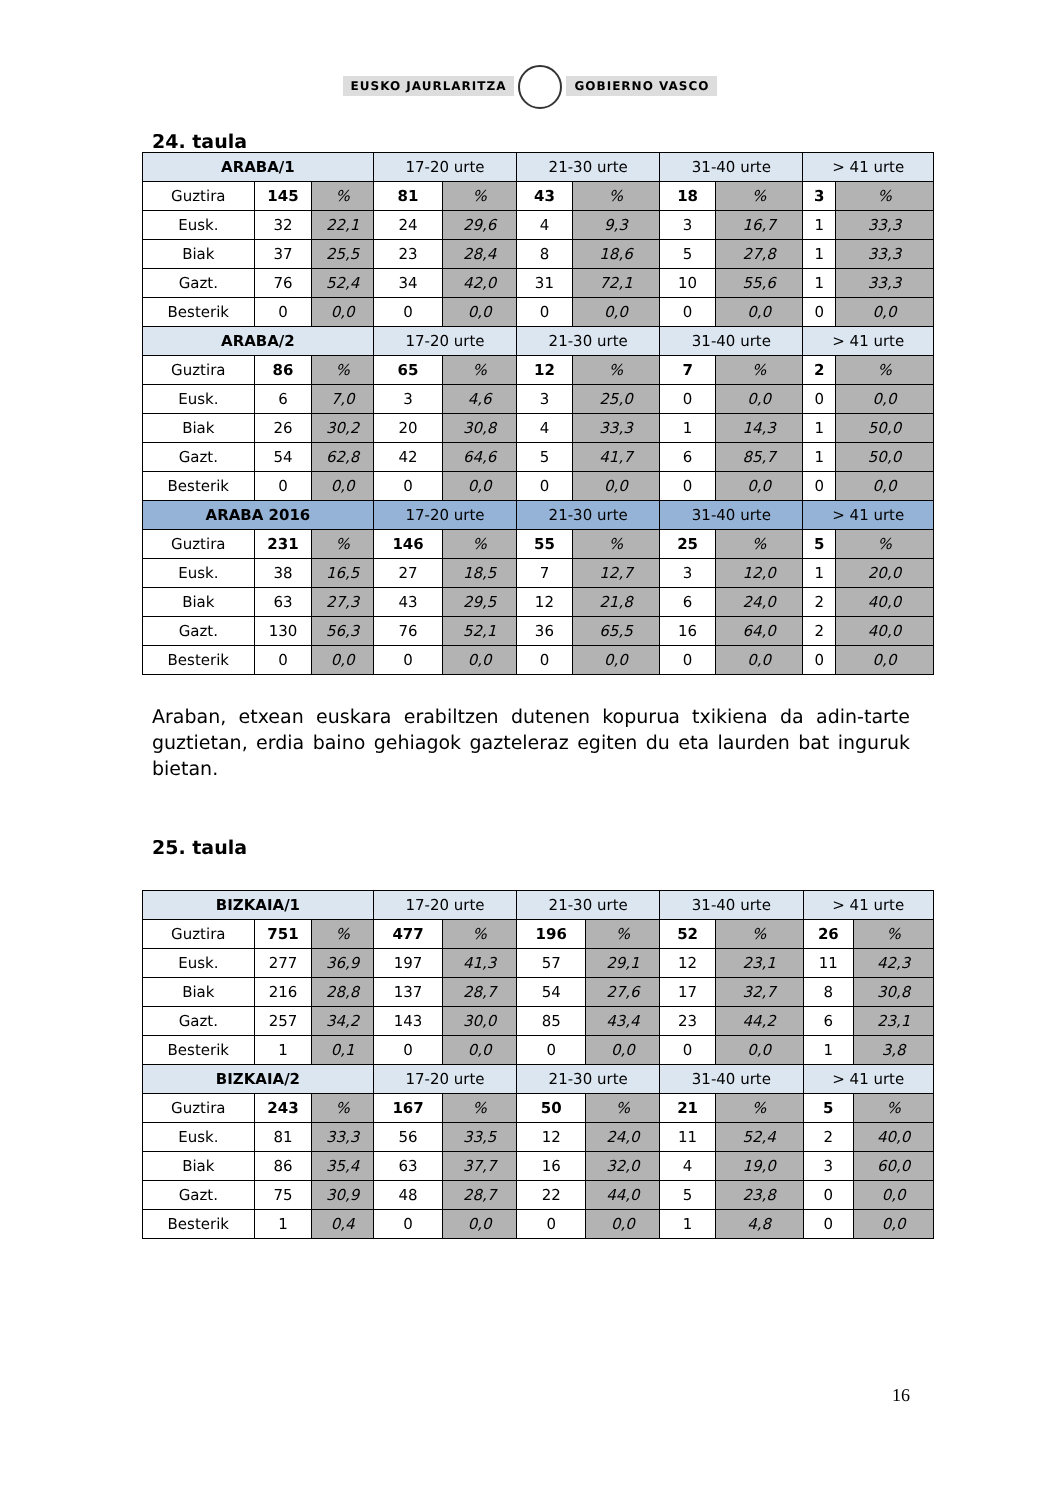EUSKO JAURLARITZA GOBIERNO VASCO
24. taula
| ARABA/1 | | | 17-20 urte | | 21-30 urte | | 31-40 urte | | > 41 urte | |
| --- | --- | --- | --- | --- | --- | --- | --- | --- | --- | --- |
| Guztira | 145 | % | 81 | % | 43 | % | 18 | % | 3 | % |
| Eusk. | 32 | 22,1 | 24 | 29,6 | 4 | 9,3 | 3 | 16,7 | 1 | 33,3 |
| Biak | 37 | 25,5 | 23 | 28,4 | 8 | 18,6 | 5 | 27,8 | 1 | 33,3 |
| Gazt. | 76 | 52,4 | 34 | 42,0 | 31 | 72,1 | 10 | 55,6 | 1 | 33,3 |
| Besterik | 0 | 0,0 | 0 | 0,0 | 0 | 0,0 | 0 | 0,0 | 0 | 0,0 |
| ARABA/2 | | | 17-20 urte | | 21-30 urte | | 31-40 urte | | > 41 urte | |
| Guztira | 86 | % | 65 | % | 12 | % | 7 | % | 2 | % |
| Eusk. | 6 | 7,0 | 3 | 4,6 | 3 | 25,0 | 0 | 0,0 | 0 | 0,0 |
| Biak | 26 | 30,2 | 20 | 30,8 | 4 | 33,3 | 1 | 14,3 | 1 | 50,0 |
| Gazt. | 54 | 62,8 | 42 | 64,6 | 5 | 41,7 | 6 | 85,7 | 1 | 50,0 |
| Besterik | 0 | 0,0 | 0 | 0,0 | 0 | 0,0 | 0 | 0,0 | 0 | 0,0 |
| ARABA 2016 | | | 17-20 urte | | 21-30 urte | | 31-40 urte | | > 41 urte | |
| Guztira | 231 | % | 146 | % | 55 | % | 25 | % | 5 | % |
| Eusk. | 38 | 16,5 | 27 | 18,5 | 7 | 12,7 | 3 | 12,0 | 1 | 20,0 |
| Biak | 63 | 27,3 | 43 | 29,5 | 12 | 21,8 | 6 | 24,0 | 2 | 40,0 |
| Gazt. | 130 | 56,3 | 76 | 52,1 | 36 | 65,5 | 16 | 64,0 | 2 | 40,0 |
| Besterik | 0 | 0,0 | 0 | 0,0 | 0 | 0,0 | 0 | 0,0 | 0 | 0,0 |
Araban, etxean euskara erabiltzen dutenen kopurua txikiena da adin-tarte guztietan, erdia baino gehiagok gazteleraz egiten du eta laurden bat inguruk bietan.
25. taula
| BIZKAIA/1 | | | 17-20 urte | | 21-30 urte | | 31-40 urte | | > 41 urte | |
| --- | --- | --- | --- | --- | --- | --- | --- | --- | --- | --- |
| Guztira | 751 | % | 477 | % | 196 | % | 52 | % | 26 | % |
| Eusk. | 277 | 36,9 | 197 | 41,3 | 57 | 29,1 | 12 | 23,1 | 11 | 42,3 |
| Biak | 216 | 28,8 | 137 | 28,7 | 54 | 27,6 | 17 | 32,7 | 8 | 30,8 |
| Gazt. | 257 | 34,2 | 143 | 30,0 | 85 | 43,4 | 23 | 44,2 | 6 | 23,1 |
| Besterik | 1 | 0,1 | 0 | 0,0 | 0 | 0,0 | 0 | 0,0 | 1 | 3,8 |
| BIZKAIA/2 | | | 17-20 urte | | 21-30 urte | | 31-40 urte | | > 41 urte | |
| Guztira | 243 | % | 167 | % | 50 | % | 21 | % | 5 | % |
| Eusk. | 81 | 33,3 | 56 | 33,5 | 12 | 24,0 | 11 | 52,4 | 2 | 40,0 |
| Biak | 86 | 35,4 | 63 | 37,7 | 16 | 32,0 | 4 | 19,0 | 3 | 60,0 |
| Gazt. | 75 | 30,9 | 48 | 28,7 | 22 | 44,0 | 5 | 23,8 | 0 | 0,0 |
| Besterik | 1 | 0,4 | 0 | 0,0 | 0 | 0,0 | 1 | 4,8 | 0 | 0,0 |
16